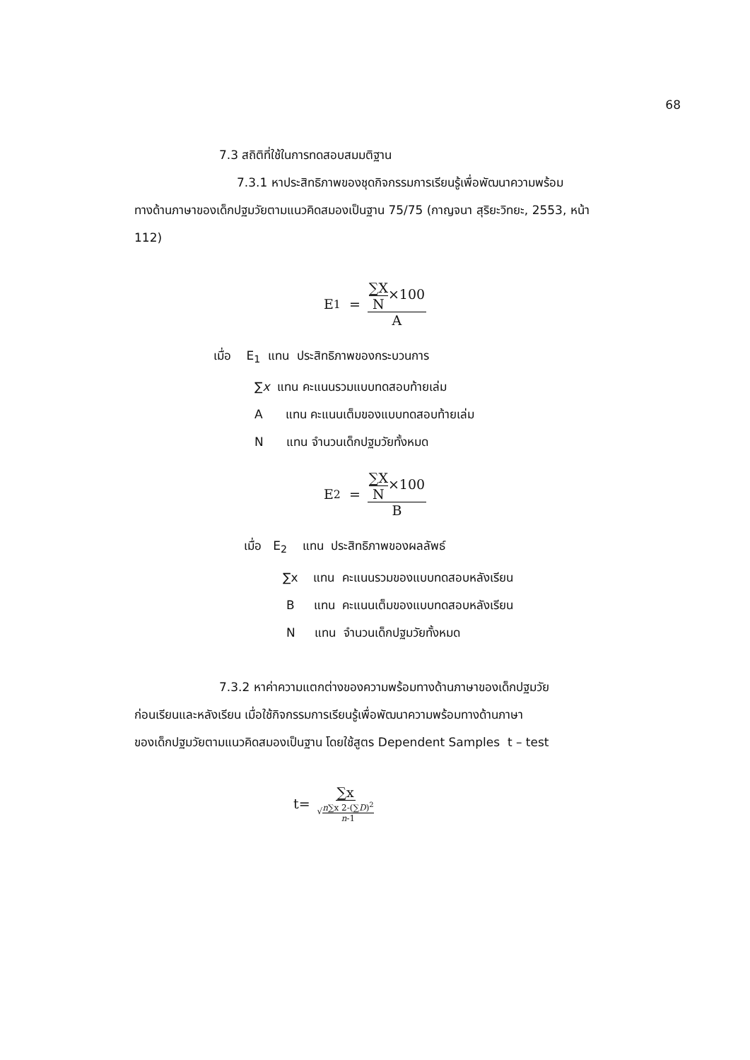68
7.3 สถิติที่ใช้ในการทดสอบสมมติฐาน
7.3.1 หาประสิทธิภาพของชุดกิจกรรมการเรียนรู้เพื่อพัฒนาความพร้อม
ทางด้านภาษาของเด็กปฐมวัยตามแนวคิดสมองเป็นฐาน 75/75 (กาญจนา สุริยะวิทยะ, 2553, หน้า 112)
E<sub>1</sub> = ∑X N×100 A
เมื่อ E<sub>1</sub> แทน ประสิทธิภาพของกระบวนการ
∑x แทน คะแนนรวมแบบทดสอบท้ายเล่ม
A แทน คะแนนเต็มของแบบทดสอบท้ายเล่ม
N แทน จำนวนเด็กปฐมวัยทั้งหมด
E<sub>2</sub> = ∑X N×100 B
เมื่อ E<sub>2</sub> แทน ประสิทธิภาพของผลลัพธ์
∑x แทน คะแนนรวมของแบบทดสอบหลังเรียน
B แทน คะแนนเต็มของแบบทดสอบหลังเรียน
N แทน จำนวนเด็กปฐมวัยทั้งหมด
7.3.2 หาค่าความแตกต่างของความพร้อมทางด้านภาษาของเด็กปฐมวัย
ก่อนเรียนและหลังเรียน เมื่อใช้กิจกรรมการเรียนรู้เพื่อพัฒนาความพร้อมทางด้านภาษา
ของเด็กปฐมวัยตามแนวคิดสมองเป็นฐาน โดยใช้สูตร Dependent Samples t – test
t= ∑x √n∑x 2-(∑D)<sup>2</sup> n-1